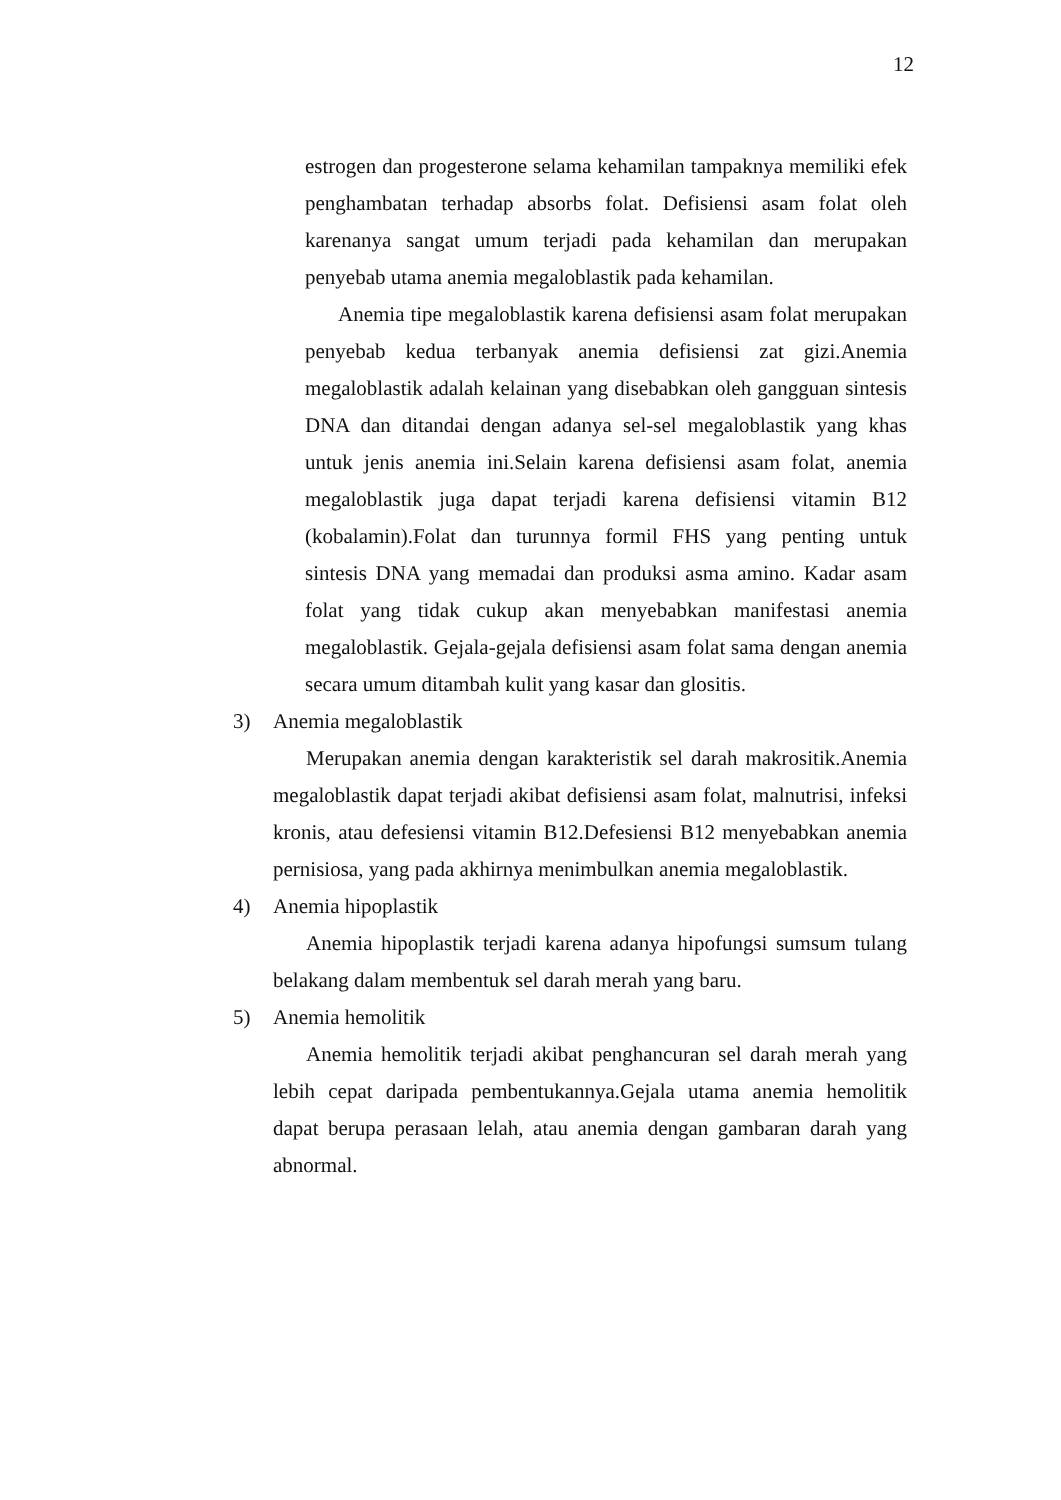12
estrogen dan progesterone selama kehamilan tampaknya memiliki efek penghambatan terhadap absorbs folat. Defisiensi asam folat oleh karenanya sangat umum terjadi pada kehamilan dan merupakan penyebab utama anemia megaloblastik pada kehamilan.
Anemia tipe megaloblastik karena defisiensi asam folat merupakan penyebab kedua terbanyak anemia defisiensi zat gizi.Anemia megaloblastik adalah kelainan yang disebabkan oleh gangguan sintesis DNA dan ditandai dengan adanya sel-sel megaloblastik yang khas untuk jenis anemia ini.Selain karena defisiensi asam folat, anemia megaloblastik juga dapat terjadi karena defisiensi vitamin B12 (kobalamin).Folat dan turunnya formil FHS yang penting untuk sintesis DNA yang memadai dan produksi asma amino. Kadar asam folat yang tidak cukup akan menyebabkan manifestasi anemia megaloblastik. Gejala-gejala defisiensi asam folat sama dengan anemia secara umum ditambah kulit yang kasar dan glositis.
3) Anemia megaloblastik
Merupakan anemia dengan karakteristik sel darah makrositik.Anemia megaloblastik dapat terjadi akibat defisiensi asam folat, malnutrisi, infeksi kronis, atau defesiensi vitamin B12.Defesiensi B12 menyebabkan anemia pernisiosa, yang pada akhirnya menimbulkan anemia megaloblastik.
4) Anemia hipoplastik
Anemia hipoplastik terjadi karena adanya hipofungsi sumsum tulang belakang dalam membentuk sel darah merah yang baru.
5) Anemia hemolitik
Anemia hemolitik terjadi akibat penghancuran sel darah merah yang lebih cepat daripada pembentukannya.Gejala utama anemia hemolitik dapat berupa perasaan lelah, atau anemia dengan gambaran darah yang abnormal.